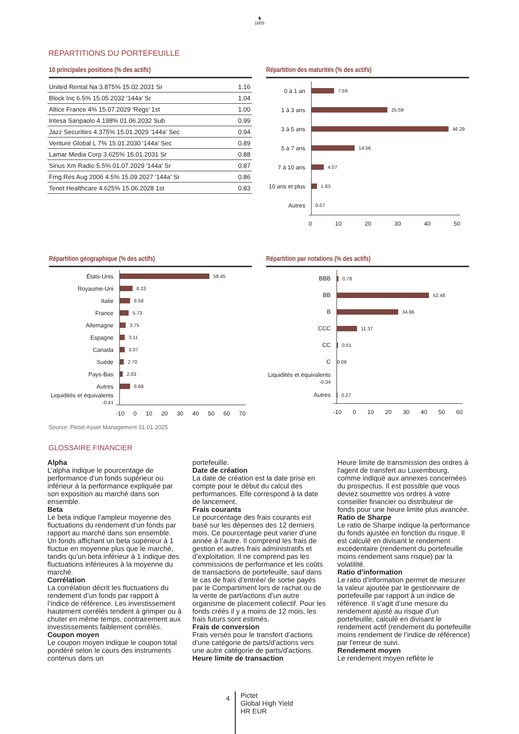♞
1805
RÉPARTITIONS DU PORTEFEUILLE
10 principales positions (% des actifs)
| United Rental Na 3.875% 15.02.2031 Sr | 1.16 |
| Block Inc 6.5% 15.05.2032 '144a' Sr | 1.04 |
| Altice France 4% 15.07.2029 'Regs' 1st | 1.00 |
| Intesa Sanpaolo 4.198% 01.06.2032 Sub | 0.99 |
| Jazz Securities 4.375% 15.01.2029 '144a' Sec | 0.94 |
| Venture Global L 7% 15.01.2030 '144a' Sec | 0.89 |
| Lamar Media Corp 3.625% 15.01.2031 Sr | 0.88 |
| Sirius Xm Radio 5.5% 01.07.2029 '144a' Sr | 0.87 |
| Fmg Res Aug 2006 4.5% 15.09.2027 '144a' Sr | 0.86 |
| Tenet Healthcare 4.625% 15.06.2028 1st | 0.83 |
Répartition des maturités (% des actifs)
0 à 1 an
7.59
1 à 3 ans
25.59
3 à 5 ans
46.29
5 à 7 ans
14.56
7 à 10 ans
4.07
10 ans et plus
1.83
Autres
0.07
0 10 20 30 40 50
Répartition géographique (% des actifs)
États-Unis
58.45
Royaume-Uni
8.33
Italie
6.58
France
5.73
Allemagne
3.75
Espagne
3.11
Canada
3.07
Suède
2.70
Pays-Bas
2.03
Autres
6.68
Liquidités et équivalents -0.41
-10 0 10 20 30 40 50 60 70
Répartition par notations (% des actifs)
BBB
0.78
BB
52.48
B
34.86
CCC
11.37
CC
0.51
C
0.08
Liquidités et équivalents -0.34
Autres
0.27
-10 0 10 20 30 40 50 60
Source: Pictet Asset Management 31.01.2025
GLOSSAIRE FINANCIER
Alpha
L’alpha indique le pourcentage de performance d’un fonds supérieur ou inférieur à la performance expliquée par son exposition au marché dans son ensemble.
Beta
Le beta indique l’ampleur moyenne des fluctuations du rendement d’un fonds par rapport au marché dans son ensemble. Un fonds affichant un beta supérieur à 1 fluctue en moyenne plus que le marché, tandis qu’un beta inférieur à 1 indique des fluctuations inférieures à la moyenne du marché.
Corrélation
La corrélation décrit les fluctuations du rendement d’un fonds par rapport à l’indice de référence. Les investissement hautement corrélés tendent à grimper ou à chuter en même temps, contrairement aux investissements faiblement corrélés.
Coupon moyen
Le coupon moyen indique le coupon total pondéré selon le cours des instruments contenus dans un
portefeuille.
Date de création
La date de création est la date prise en compte pour le début du calcul des performances. Elle correspond à la date de lancement.
Frais courants
Le pourcentage des frais courants est basé sur les dépenses des 12 derniers mois. Ce pourcentage peut varier d’une année à l’autre. Il comprend les frais de gestion et autres frais administratifs et d’exploitation. Il ne comprend pas les commissions de performance et les coûts de transactions de portefeuille, sauf dans le cas de frais d’entrée/ de sortie payés par le Compartiment lors de rachat ou de la vente de part/actions d’un autre organisme de placement collectif. Pour les fonds créés il y a moins de 12 mois, les frais futurs sont estimés.
Frais de conversion
Frais versés pour le transfert d’actions d’une catégorie de parts/d’actions vers une autre catégorie de parts/d'actions.
Heure limite de transaction
Heure limite de transmission des ordres à l'agent de transfert au Luxembourg, comme indiqué aux annexes concernées du prospectus. Il est possible que vous deviez soumettre vos ordres à votre conseiller financier ou distributeur de fonds pour une heure limite plus avancée.
Ratio de Sharpe
Le ratio de Sharpe indique la performance du fonds ajustée en fonction du risque. Il est calculé en divisant le rendement excédentaire (rendement du portefeuille moins rendement sans risque) par la volatilité.
Ratio d’information
Le ratio d’information permet de mesurer la valeur ajoutée par le gestionnaire de portefeuille par rapport à un indice de référence. Il s'agit d’une mesure du rendement ajusté au risque d’un portefeuille, calculé en divisant le rendement actif (rendement du portefeuille moins rendement de l’indice de référence) par l'erreur de suivi.
Rendement moyen
Le rendement moyen reflète le
4
Pictet
Global High Yield
HR EUR